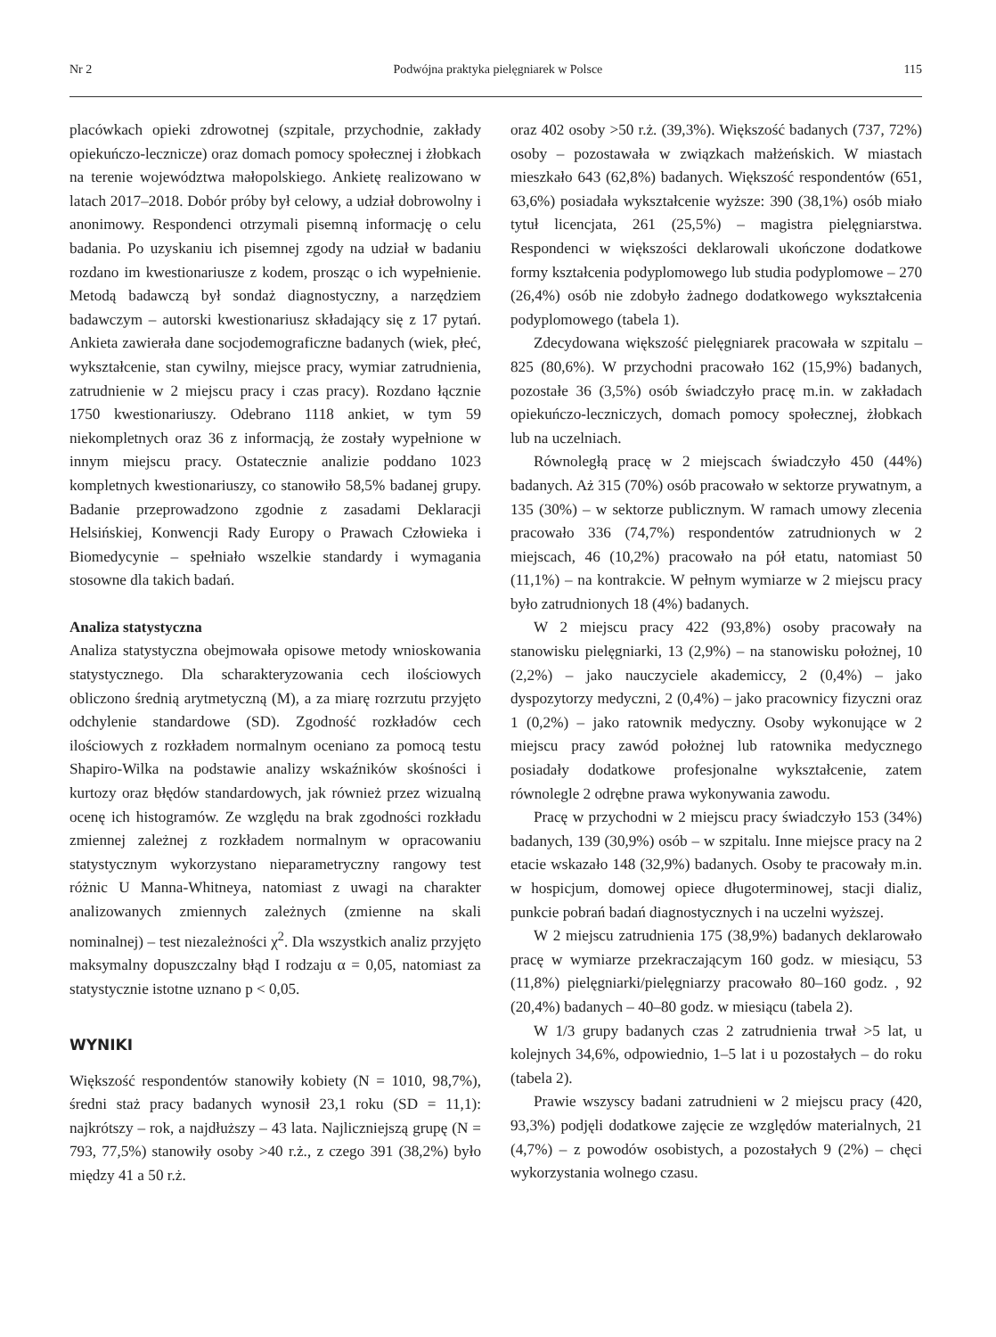Nr 2 Podwójna praktyka pielęgniarek w Polsce 115
placówkach opieki zdrowotnej (szpitale, przychodnie, zakłady opiekuńczo-lecznicze) oraz domach pomocy społecznej i żłobkach na terenie województwa małopolskiego. Ankietę realizowano w latach 2017–2018. Dobór próby był celowy, a udział dobrowolny i anonimowy. Respondenci otrzymali pisemną informację o celu badania. Po uzyskaniu ich pisemnej zgody na udział w badaniu rozdano im kwestionariusze z kodem, prosząc o ich wypełnienie. Metodą badawczą był sondaż diagnostyczny, a narzędziem badawczym – autorski kwestionariusz składający się z 17 pytań. Ankieta zawierała dane socjodemograficzne badanych (wiek, płeć, wykształcenie, stan cywilny, miejsce pracy, wymiar zatrudnienia, zatrudnienie w 2 miejscu pracy i czas pracy). Rozdano łącznie 1750 kwestionariuszy. Odebrano 1118 ankiet, w tym 59 niekompletnych oraz 36 z informacją, że zostały wypełnione w innym miejscu pracy. Ostatecznie analizie poddano 1023 kompletnych kwestionariuszy, co stanowiło 58,5% badanej grupy. Badanie przeprowadzono zgodnie z zasadami Deklaracji Helsińskiej, Konwencji Rady Europy o Prawach Człowieka i Biomedycynie – spełniało wszelkie standardy i wymagania stosowne dla takich badań.
Analiza statystyczna
Analiza statystyczna obejmowała opisowe metody wnioskowania statystycznego. Dla scharakteryzowania cech ilościowych obliczono średnią arytmetyczną (M), a za miarę rozrzutu przyjęto odchylenie standardowe (SD). Zgodność rozkładów cech ilościowych z rozkładem normalnym oceniano za pomocą testu Shapiro-Wilka na podstawie analizy wskaźników skośności i kurtozy oraz błędów standardowych, jak również przez wizualną ocenę ich histogramów. Ze względu na brak zgodności rozkładu zmiennej zależnej z rozkładem normalnym w opracowaniu statystycznym wykorzystano nieparametryczny rangowy test różnic U Manna-Whitneya, natomiast z uwagi na charakter analizowanych zmiennych zależnych (zmienne na skali nominalnej) – test niezależności χ<sup>2</sup>. Dla wszystkich analiz przyjęto maksymalny dopuszczalny błąd I rodzaju α = 0,05, natomiast za statystycznie istotne uznano p < 0,05.
WYNIKI
Większość respondentów stanowiły kobiety (N = 1010, 98,7%), średni staż pracy badanych wynosił 23,1 roku (SD = 11,1): najkrótszy – rok, a najdłuższy – 43 lata. Najliczniejszą grupę (N = 793, 77,5%) stanowiły osoby >40 r.ż., z czego 391 (38,2%) było między 41 a 50 r.ż.
oraz 402 osoby >50 r.ż. (39,3%). Większość badanych (737, 72%) osoby – pozostawała w związkach małżeńskich. W miastach mieszkało 643 (62,8%) badanych. Większość respondentów (651, 63,6%) posiadała wykształcenie wyższe: 390 (38,1%) osób miało tytuł licencjata, 261 (25,5%) – magistra pielęgniarstwa. Respondenci w większości deklarowali ukończone dodatkowe formy kształcenia podyplomowego lub studia podyplomowe – 270 (26,4%) osób nie zdobyło żadnego dodatkowego wykształcenia podyplomowego (tabela 1).
Zdecydowana większość pielęgniarek pracowała w szpitalu – 825 (80,6%). W przychodni pracowało 162 (15,9%) badanych, pozostałe 36 (3,5%) osób świadczyło pracę m.in. w zakładach opiekuńczo-leczniczych, domach pomocy społecznej, żłobkach lub na uczelniach.
Równoległą pracę w 2 miejscach świadczyło 450 (44%) badanych. Aż 315 (70%) osób pracowało w sektorze prywatnym, a 135 (30%) – w sektorze publicznym. W ramach umowy zlecenia pracowało 336 (74,7%) respondentów zatrudnionych w 2 miejscach, 46 (10,2%) pracowało na pół etatu, natomiast 50 (11,1%) – na kontrakcie. W pełnym wymiarze w 2 miejscu pracy było zatrudnionych 18 (4%) badanych.
W 2 miejscu pracy 422 (93,8%) osoby pracowały na stanowisku pielęgniarki, 13 (2,9%) – na stanowisku położnej, 10 (2,2%) – jako nauczyciele akademiccy, 2 (0,4%) – jako dyspozytorzy medyczni, 2 (0,4%) – jako pracownicy fizyczni oraz 1 (0,2%) – jako ratownik medyczny. Osoby wykonujące w 2 miejscu pracy zawód położnej lub ratownika medycznego posiadały dodatkowe profesjonalne wykształcenie, zatem równolegle 2 odrębne prawa wykonywania zawodu.
Pracę w przychodni w 2 miejscu pracy świadczyło 153 (34%) badanych, 139 (30,9%) osób – w szpitalu. Inne miejsce pracy na 2 etacie wskazało 148 (32,9%) badanych. Osoby te pracowały m.in. w hospicjum, domowej opiece długoterminowej, stacji dializ, punkcie pobrań badań diagnostycznych i na uczelni wyższej.
W 2 miejscu zatrudnienia 175 (38,9%) badanych deklarowało pracę w wymiarze przekraczającym 160 godz. w miesiącu, 53 (11,8%) pielęgniarki/pielęgniarzy pracowało 80–160 godz. , 92 (20,4%) badanych – 40–80 godz. w miesiącu (tabela 2).
W 1/3 grupy badanych czas 2 zatrudnienia trwał >5 lat, u kolejnych 34,6%, odpowiednio, 1–5 lat i u pozostałych – do roku (tabela 2).
Prawie wszyscy badani zatrudnieni w 2 miejscu pracy (420, 93,3%) podjęli dodatkowe zajęcie ze względów materialnych, 21 (4,7%) – z powodów osobistych, a pozostałych 9 (2%) – chęci wykorzystania wolnego czasu.